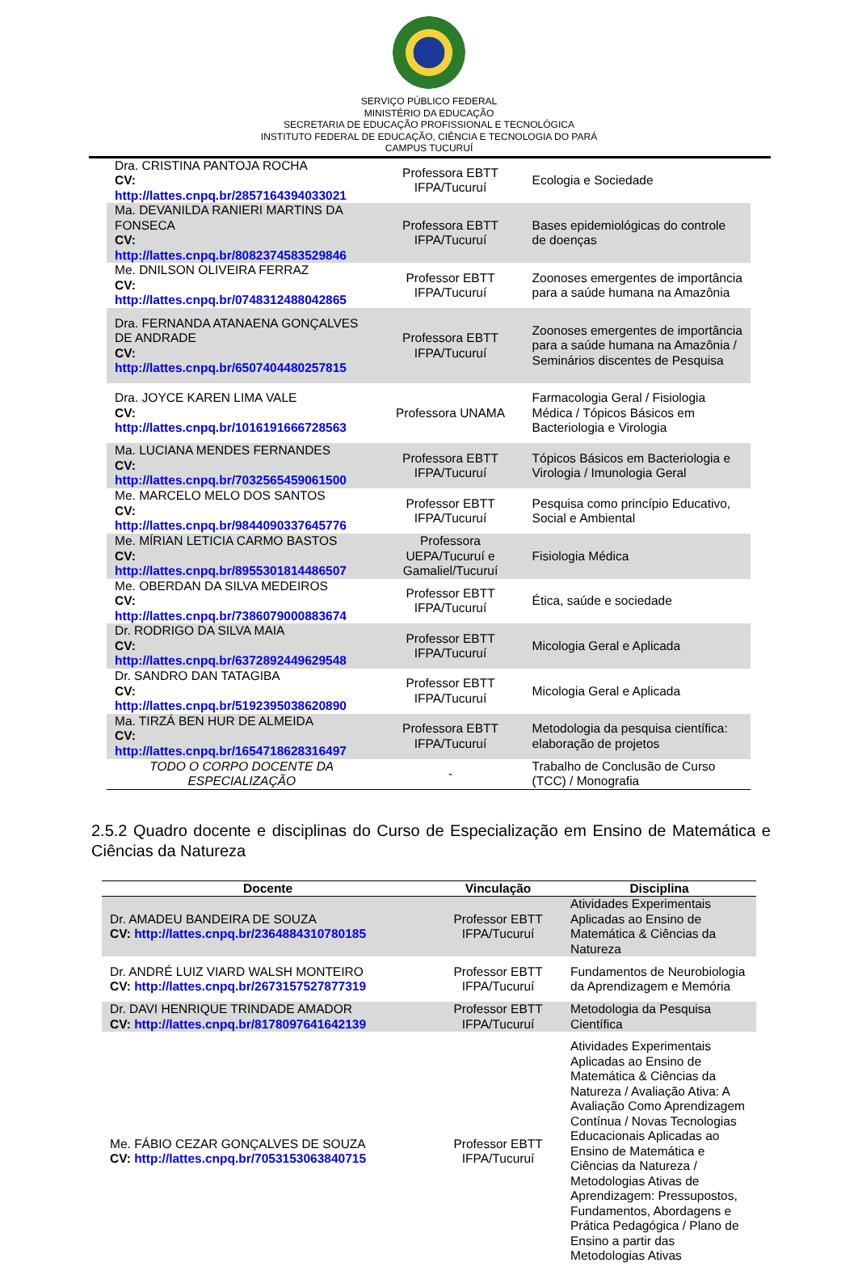SERVIÇO PÚBLICO FEDERAL
MINISTÉRIO DA EDUCAÇÃO
SECRETARIA DE EDUCAÇÃO PROFISSIONAL E TECNOLÓGICA
INSTITUTO FEDERAL DE EDUCAÇÃO, CIÊNCIA E TECNOLOGIA DO PARÁ
CAMPUS TUCURUÍ
| Dra. CRISTINA PANTOJA ROCHA CV: http://lattes.cnpq.br/2857164394033021 | Professora EBTT IFPA/Tucuruí | Ecologia e Sociedade |
| Ma. DEVANILDA RANIERI MARTINS DA FONSECA CV: http://lattes.cnpq.br/8082374583529846 | Professora EBTT IFPA/Tucuruí | Bases epidemiológicas do controle de doenças |
| Me. DNILSON OLIVEIRA FERRAZ CV: http://lattes.cnpq.br/0748312488042865 | Professor EBTT IFPA/Tucuruí | Zoonoses emergentes de importância para a saúde humana na Amazônia |
| Dra. FERNANDA ATANAENA GONÇALVES DE ANDRADE CV: http://lattes.cnpq.br/6507404480257815 | Professora EBTT IFPA/Tucuruí | Zoonoses emergentes de importância para a saúde humana na Amazônia / Seminários discentes de Pesquisa |
| Dra. JOYCE KAREN LIMA VALE CV: http://lattes.cnpq.br/1016191666728563 | Professora UNAMA | Farmacologia Geral / Fisiologia Médica / Tópicos Básicos em Bacteriologia e Virologia |
| Ma. LUCIANA MENDES FERNANDES CV: http://lattes.cnpq.br/7032565459061500 | Professora EBTT IFPA/Tucuruí | Tópicos Básicos em Bacteriologia e Virologia / Imunologia Geral |
| Me. MARCELO MELO DOS SANTOS CV: http://lattes.cnpq.br/9844090337645776 | Professor EBTT IFPA/Tucuruí | Pesquisa como princípio Educativo, Social e Ambiental |
| Me. MÍRIAN LETICIA CARMO BASTOS CV: http://lattes.cnpq.br/8955301814486507 | Professora UEPA/Tucuruí e Gamaliel/Tucuruí | Fisiologia Médica |
| Me. OBERDAN DA SILVA MEDEIROS CV: http://lattes.cnpq.br/7386079000883674 | Professor EBTT IFPA/Tucuruí | Ética, saúde e sociedade |
| Dr. RODRIGO DA SILVA MAIA CV: http://lattes.cnpq.br/6372892449629548 | Professor EBTT IFPA/Tucuruí | Micologia Geral e Aplicada |
| Dr. SANDRO DAN TATAGIBA CV: http://lattes.cnpq.br/5192395038620890 | Professor EBTT IFPA/Tucuruí | Micologia Geral e Aplicada |
| Ma. TIRZÁ BEN HUR DE ALMEIDA CV: http://lattes.cnpq.br/1654718628316497 | Professora EBTT IFPA/Tucuruí | Metodologia da pesquisa científica: elaboração de projetos |
| TODO O CORPO DOCENTE DA ESPECIALIZAÇÃO | - | Trabalho de Conclusão de Curso (TCC) / Monografia |
2.5.2 Quadro docente e disciplinas do Curso de Especialização em Ensino de Matemática e Ciências da Natureza
| Docente | Vinculação | Disciplina |
| --- | --- | --- |
| Dr. AMADEU BANDEIRA DE SOUZA CV: http://lattes.cnpq.br/2364884310780185 | Professor EBTT IFPA/Tucuruí | Atividades Experimentais Aplicadas ao Ensino de Matemática & Ciências da Natureza |
| Dr. ANDRÉ LUIZ VIARD WALSH MONTEIRO CV: http://lattes.cnpq.br/2673157527877319 | Professor EBTT IFPA/Tucuruí | Fundamentos de Neurobiologia da Aprendizagem e Memória |
| Dr. DAVI HENRIQUE TRINDADE AMADOR CV: http://lattes.cnpq.br/8178097641642139 | Professor EBTT IFPA/Tucuruí | Metodologia da Pesquisa Científica |
| Me. FÁBIO CEZAR GONÇALVES DE SOUZA CV: http://lattes.cnpq.br/7053153063840715 | Professor EBTT IFPA/Tucuruí | Atividades Experimentais Aplicadas ao Ensino de Matemática & Ciências da Natureza / Avaliação Ativa: A Avaliação Como Aprendizagem Contínua / Novas Tecnologias Educacionais Aplicadas ao Ensino de Matemática e Ciências da Natureza / Metodologias Ativas de Aprendizagem: Pressupostos, Fundamentos, Abordagens e Prática Pedagógica / Plano de Ensino a partir das Metodologias Ativas |